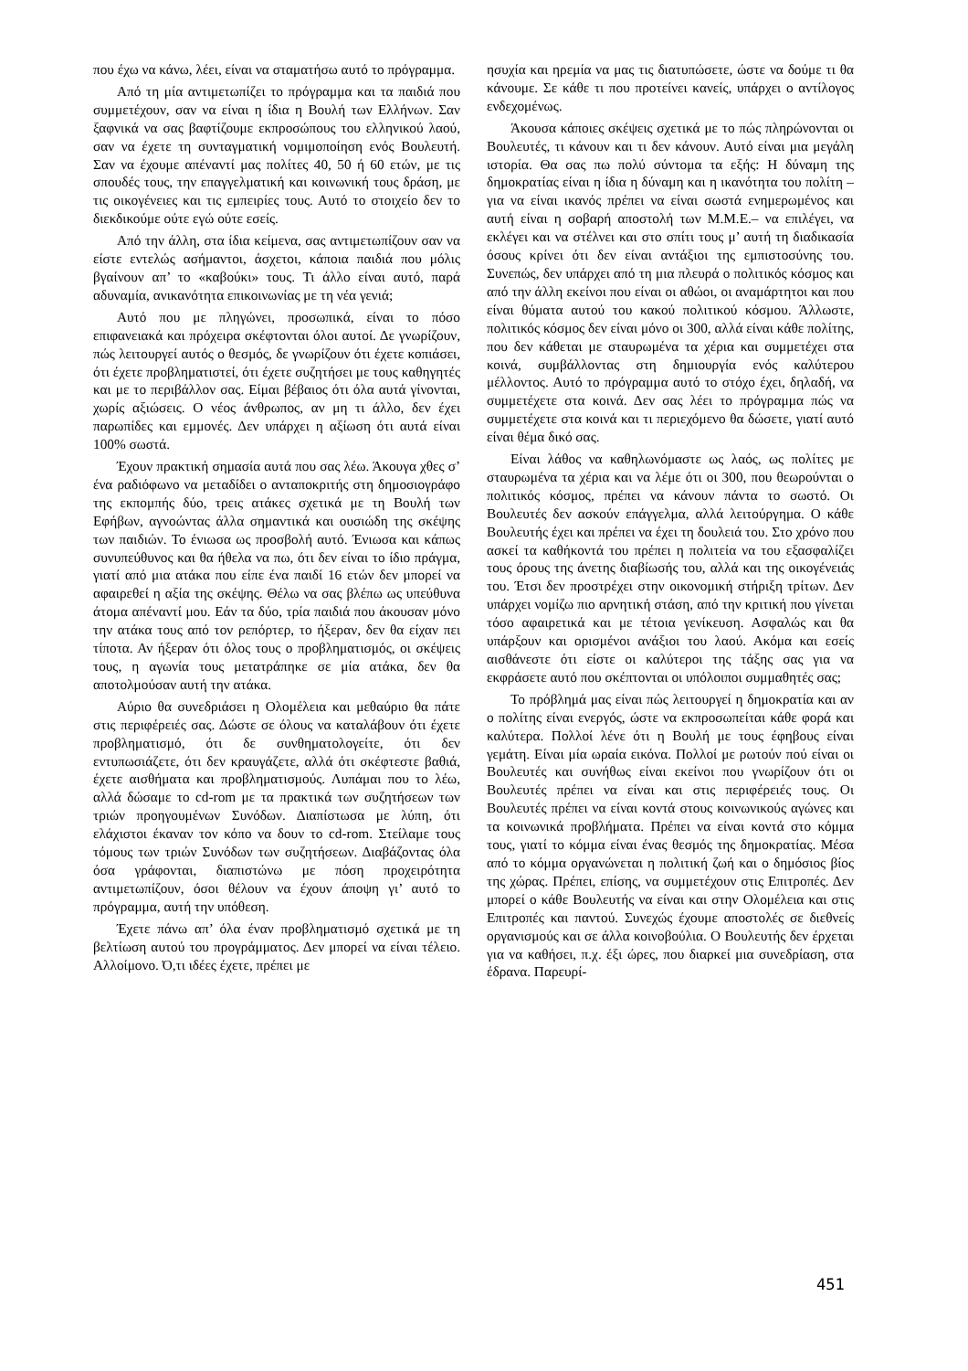που έχω να κάνω, λέει, είναι να σταματήσω αυτό το πρόγραμμα.
Από τη μία αντιμετωπίζει το πρόγραμμα και τα παιδιά που συμμετέχουν, σαν να είναι η ίδια η Βουλή των Ελλήνων. Σαν ξαφνικά να σας βαφτίζουμε εκπροσώπους του ελληνικού λαού, σαν να έχετε τη συνταγματική νομιμοποίηση ενός Βουλευτή. Σαν να έχουμε απέναντί μας πολίτες 40, 50 ή 60 ετών, με τις σπουδές τους, την επαγγελματική και κοινωνική τους δράση, με τις οικογένειες και τις εμπειρίες τους. Αυτό το στοιχείο δεν το διεκδικούμε ούτε εγώ ούτε εσείς.
Από την άλλη, στα ίδια κείμενα, σας αντιμετωπίζουν σαν να είστε εντελώς ασήμαντοι, άσχετοι, κάποια παιδιά που μόλις βγαίνουν απ’ το «καβούκι» τους. Τι άλλο είναι αυτό, παρά αδυναμία, ανικανότητα επικοινωνίας με τη νέα γενιά;
Αυτό που με πληγώνει, προσωπικά, είναι το πόσο επιφανειακά και πρόχειρα σκέφτονται όλοι αυτοί. Δε γνωρίζουν, πώς λειτουργεί αυτός ο θεσμός, δε γνωρίζουν ότι έχετε κοπιάσει, ότι έχετε προβληματιστεί, ότι έχετε συζητήσει με τους καθηγητές και με το περιβάλλον σας. Είμαι βέβαιος ότι όλα αυτά γίνονται, χωρίς αξιώσεις. Ο νέος άνθρωπος, αν μη τι άλλο, δεν έχει παρωπίδες και εμμονές. Δεν υπάρχει η αξίωση ότι αυτά είναι 100% σωστά.
Έχουν πρακτική σημασία αυτά που σας λέω. Άκουγα χθες σ’ ένα ραδιόφωνο να μεταδίδει ο ανταποκριτής στη δημοσιογράφο της εκπομπής δύο, τρεις ατάκες σχετικά με τη Βουλή των Εφήβων, αγνοώντας άλλα σημαντικά και ουσιώδη της σκέψης των παιδιών. Το ένιωσα ως προσβολή αυτό. Ένιωσα και κάπως συνυπεύθυνος και θα ήθελα να πω, ότι δεν είναι το ίδιο πράγμα, γιατί από μια ατάκα που είπε ένα παιδί 16 ετών δεν μπορεί να αφαιρεθεί η αξία της σκέψης. Θέλω να σας βλέπω ως υπεύθυνα άτομα απέναντί μου. Εάν τα δύο, τρία παιδιά που άκουσαν μόνο την ατάκα τους από τον ρεπόρτερ, το ήξεραν, δεν θα είχαν πει τίποτα. Αν ήξεραν ότι όλος τους ο προβληματισμός, οι σκέψεις τους, η αγωνία τους μετατράπηκε σε μία ατάκα, δεν θα αποτολμούσαν αυτή την ατάκα.
Αύριο θα συνεδριάσει η Ολομέλεια και μεθαύριο θα πάτε στις περιφέρειές σας. Δώστε σε όλους να καταλάβουν ότι έχετε προβληματισμό, ότι δε συνθηματολογείτε, ότι δεν εντυπωσιάζετε, ότι δεν κραυγάζετε, αλλά ότι σκέφτεστε βαθιά, έχετε αισθήματα και προβληματισμούς. Λυπάμαι που το λέω, αλλά δώσαμε το cd-rom με τα πρακτικά των συζητήσεων των τριών προηγουμένων Συνόδων. Διαπίστωσα με λύπη, ότι ελάχιστοι έκαναν τον κόπο να δουν το cd-rom. Στείλαμε τους τόμους των τριών Συνόδων των συζητήσεων. Διαβάζοντας όλα όσα γράφονται, διαπιστώνω με πόση προχειρότητα αντιμετωπίζουν, όσοι θέλουν να έχουν άποψη γι’ αυτό το πρόγραμμα, αυτή την υπόθεση.
Έχετε πάνω απ’ όλα έναν προβληματισμό σχετικά με τη βελτίωση αυτού του προγράμματος. Δεν μπορεί να είναι τέλειο. Αλλοίμονο. Ό,τι ιδέες έχετε, πρέπει με
ησυχία και ηρεμία να μας τις διατυπώσετε, ώστε να δούμε τι θα κάνουμε. Σε κάθε τι που προτείνει κανείς, υπάρχει ο αντίλογος ενδεχομένως.
Άκουσα κάποιες σκέψεις σχετικά με το πώς πληρώνονται οι Βουλευτές, τι κάνουν και τι δεν κάνουν. Αυτό είναι μια μεγάλη ιστορία. Θα σας πω πολύ σύντομα τα εξής: Η δύναμη της δημοκρατίας είναι η ίδια η δύναμη και η ικανότητα του πολίτη –για να είναι ικανός πρέπει να είναι σωστά ενημερωμένος και αυτή είναι η σοβαρή αποστολή των Μ.Μ.Ε.– να επιλέγει, να εκλέγει και να στέλνει και στο σπίτι τους μ’ αυτή τη διαδικασία όσους κρίνει ότι δεν είναι αντάξιοι της εμπιστοσύνης του. Συνεπώς, δεν υπάρχει από τη μια πλευρά ο πολιτικός κόσμος και από την άλλη εκείνοι που είναι οι αθώοι, οι αναμάρτητοι και που είναι θύματα αυτού του κακού πολιτικού κόσμου. Άλλωστε, πολιτικός κόσμος δεν είναι μόνο οι 300, αλλά είναι κάθε πολίτης, που δεν κάθεται με σταυρωμένα τα χέρια και συμμετέχει στα κοινά, συμβάλλοντας στη δημιουργία ενός καλύτερου μέλλοντος. Αυτό το πρόγραμμα αυτό το στόχο έχει, δηλαδή, να συμμετέχετε στα κοινά. Δεν σας λέει το πρόγραμμα πώς να συμμετέχετε στα κοινά και τι περιεχόμενο θα δώσετε, γιατί αυτό είναι θέμα δικό σας.
Είναι λάθος να καθηλωνόμαστε ως λαός, ως πολίτες με σταυρωμένα τα χέρια και να λέμε ότι οι 300, που θεωρούνται ο πολιτικός κόσμος, πρέπει να κάνουν πάντα το σωστό. Οι Βουλευτές δεν ασκούν επάγγελμα, αλλά λειτούργημα. Ο κάθε Βουλευτής έχει και πρέπει να έχει τη δουλειά του. Στο χρόνο που ασκεί τα καθήκοντά του πρέπει η πολιτεία να του εξασφαλίζει τους όρους της άνετης διαβίωσής του, αλλά και της οικογένειάς του. Έτσι δεν προστρέχει στην οικονομική στήριξη τρίτων. Δεν υπάρχει νομίζω πιο αρνητική στάση, από την κριτική που γίνεται τόσο αφαιρετικά και με τέτοια γενίκευση. Ασφαλώς και θα υπάρξουν και ορισμένοι ανάξιοι του λαού. Ακόμα και εσείς αισθάνεστε ότι είστε οι καλύτεροι της τάξης σας για να εκφράσετε αυτό που σκέπτονται οι υπόλοιποι συμμαθητές σας;
Το πρόβλημά μας είναι πώς λειτουργεί η δημοκρατία και αν ο πολίτης είναι ενεργός, ώστε να εκπροσωπείται κάθε φορά και καλύτερα. Πολλοί λένε ότι η Βουλή με τους έφηβους είναι γεμάτη. Είναι μία ωραία εικόνα. Πολλοί με ρωτούν πού είναι οι Βουλευτές και συνήθως είναι εκείνοι που γνωρίζουν ότι οι Βουλευτές πρέπει να είναι και στις περιφέρειές τους. Οι Βουλευτές πρέπει να είναι κοντά στους κοινωνικούς αγώνες και τα κοινωνικά προβλήματα. Πρέπει να είναι κοντά στο κόμμα τους, γιατί το κόμμα είναι ένας θεσμός της δημοκρατίας. Μέσα από το κόμμα οργανώνεται η πολιτική ζωή και ο δημόσιος βίος της χώρας. Πρέπει, επίσης, να συμμετέχουν στις Επιτροπές. Δεν μπορεί ο κάθε Βουλευτής να είναι και στην Ολομέλεια και στις Επιτροπές και παντού. Συνεχώς έχουμε αποστολές σε διεθνείς οργανισμούς και σε άλλα κοινοβούλια. Ο Βουλευτής δεν έρχεται για να καθήσει, π.χ. έξι ώρες, που διαρκεί μια συνεδρίαση, στα έδρανα. Παρευρί-
451